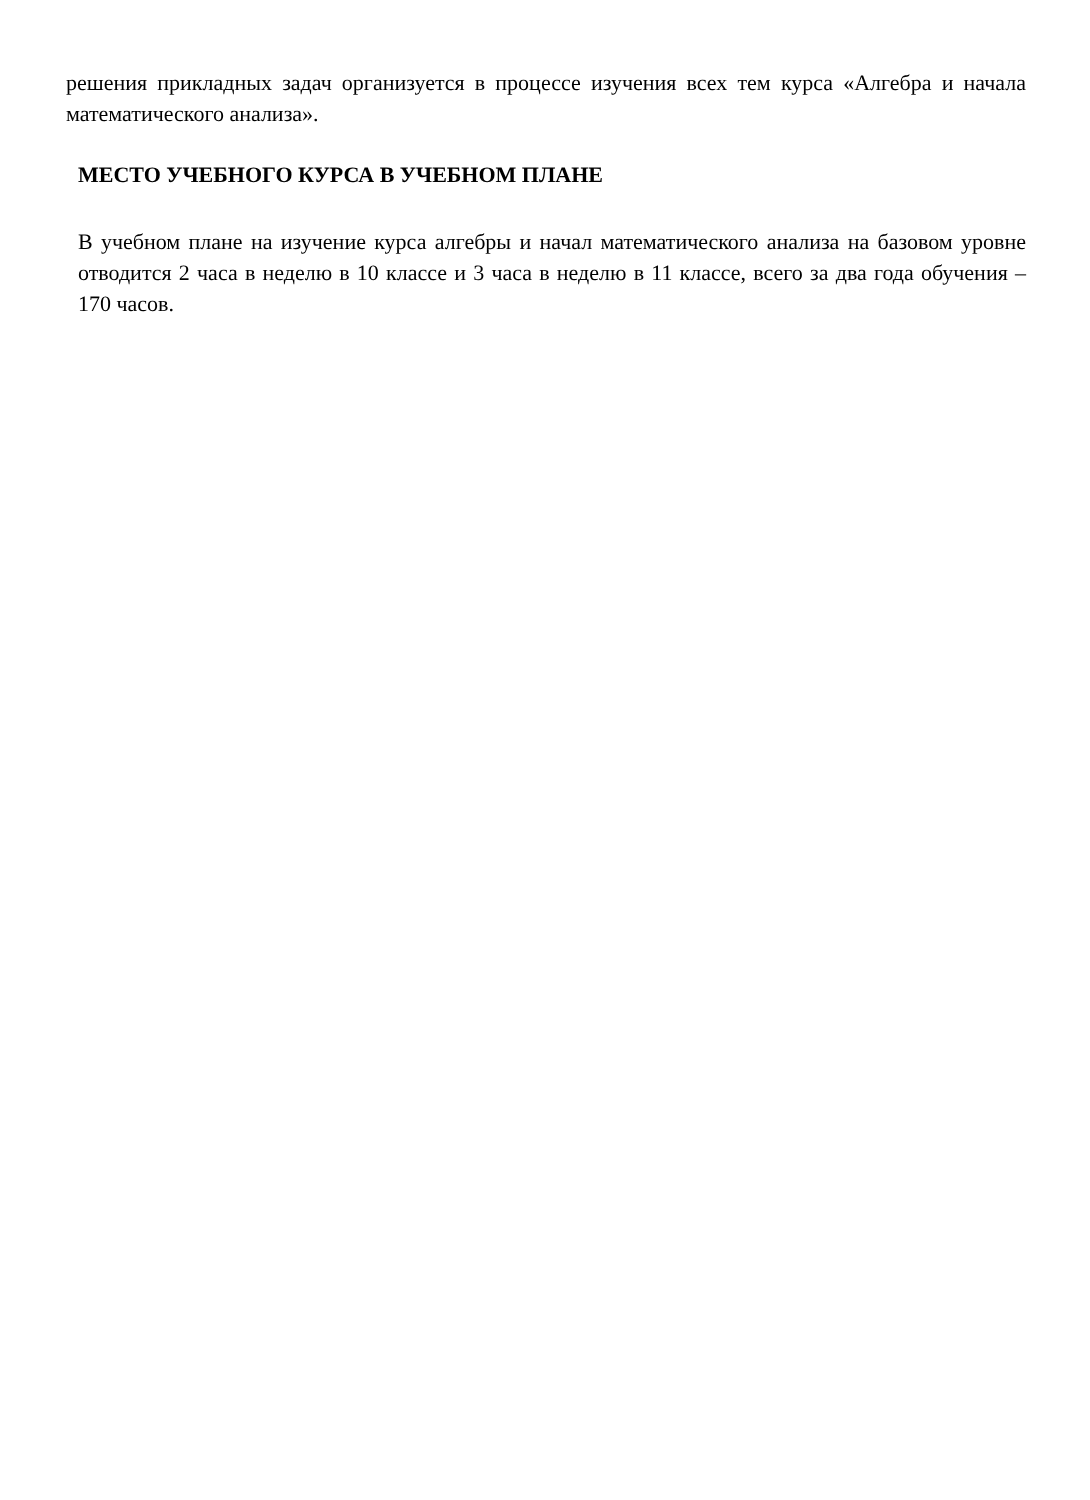решения прикладных задач организуется в процессе изучения всех тем курса «Алгебра и начала математического анализа».
МЕСТО УЧЕБНОГО КУРСА В УЧЕБНОМ ПЛАНЕ
В учебном плане на изучение курса алгебры и начал математического анализа на базовом уровне отводится 2 часа в неделю в 10 классе и 3 часа в неделю в 11 классе, всего за два года обучения – 170 часов.